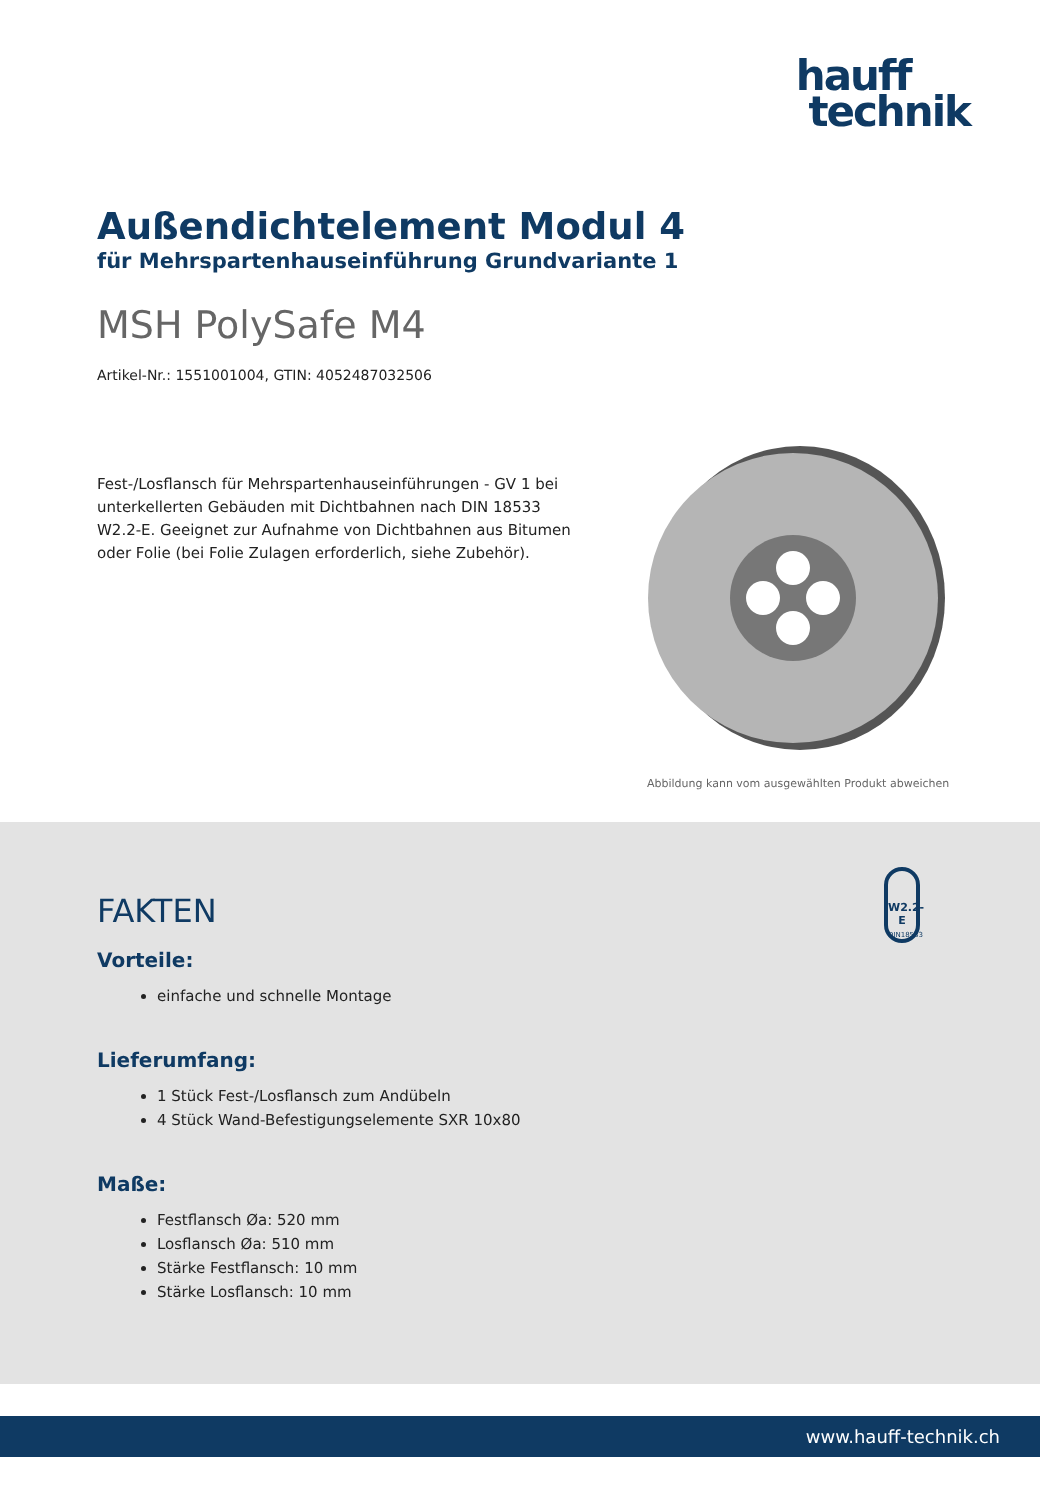hauff
technik
Außendichtelement Modul 4
für Mehrspartenhauseinführung Grundvariante 1
MSH PolySafe M4
Artikel-Nr.: 1551001004, GTIN: 4052487032506
Fest-/Losflansch für Mehrspartenhauseinführungen - GV 1 bei unterkellerten Gebäuden mit Dichtbahnen nach DIN 18533 W2.2-E. Geeignet zur Aufnahme von Dichtbahnen aus Bitumen oder Folie (bei Folie Zulagen erforderlich, siehe Zubehör).
Abbildung kann vom ausgewählten Produkt abweichen
W2.2-E
DIN18533
FAKTEN
Vorteile:
einfache und schnelle Montage
Lieferumfang:
1 Stück Fest-/Losflansch zum Andübeln
4 Stück Wand-Befestigungselemente SXR 10x80
Maße:
Festflansch Øa: 520 mm
Losflansch Øa: 510 mm
Stärke Festflansch: 10 mm
Stärke Losflansch: 10 mm
www.hauff-technik.ch